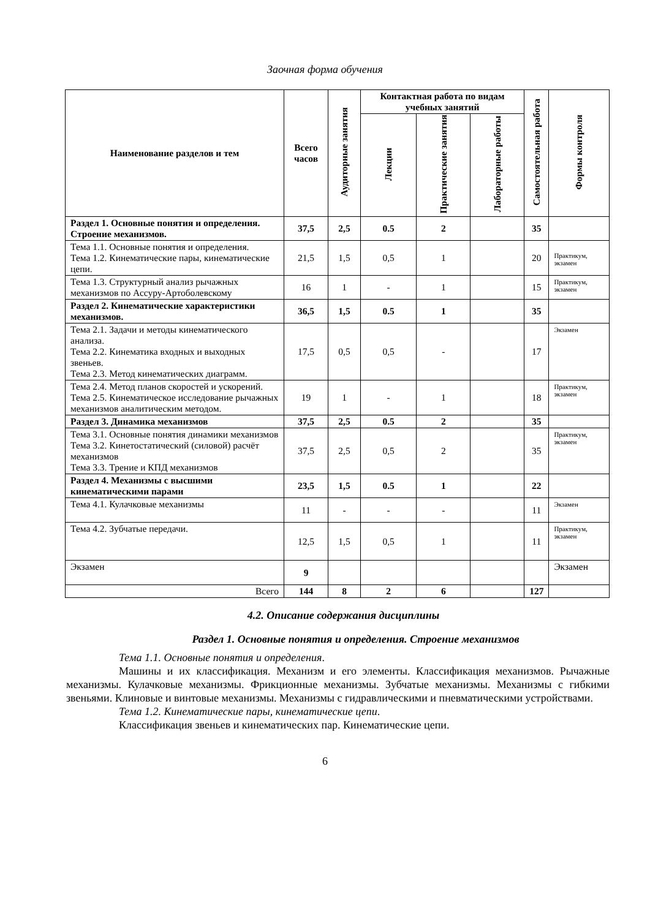Заочная форма обучения
| Наименование разделов и тем | Всего часов | Аудиторные занятия | Контактная работа по видам учебных занятий | | | Самостоятельная работа | Формы контроля |
| --- | --- | --- | --- | --- | --- | --- | --- |
| | | | Лекции | Практические занятия | Лабораторные работы | | |
| Раздел 1. Основные понятия и определения. Строение механизмов. | 37,5 | 2,5 | 0.5 | 2 | | 35 | |
| Тема 1.1. Основные понятия и определения. Тема 1.2. Кинематические пары, кинематические цепи. | 21,5 | 1,5 | 0,5 | 1 | | 20 | Практикум, экзамен |
| Тема 1.3. Структурный анализ рычажных механизмов по Ассуру-Артоболевскому | 16 | 1 | - | 1 | | 15 | Практикум, экзамен |
| Раздел 2. Кинематические характеристики механизмов. | 36,5 | 1,5 | 0.5 | 1 | | 35 | |
| Тема 2.1. Задачи и методы кинематического анализа. Тема 2.2. Кинематика входных и выходных звеньев. Тема 2.3. Метод кинематических диаграмм. | 17,5 | 0,5 | 0,5 | - | | 17 | Экзамен |
| Тема 2.4. Метод планов скоростей и ускорений. Тема 2.5. Кинематическое исследование рычажных механизмов аналитическим методом. | 19 | 1 | - | 1 | | 18 | Практикум, экзамен |
| Раздел 3. Динамика механизмов | 37,5 | 2,5 | 0.5 | 2 | | 35 | |
| Тема 3.1. Основные понятия динамики механизмов Тема 3.2. Кинетостатический (силовой) расчёт механизмов Тема 3.3. Трение и КПД механизмов | 37,5 | 2,5 | 0,5 | 2 | | 35 | Практикум, экзамен |
| Раздел 4. Механизмы с высшими кинематическими парами | 23,5 | 1,5 | 0.5 | 1 | | 22 | |
| Тема 4.1. Кулачковые механизмы | 11 | - | - | - | | 11 | Экзамен |
| Тема 4.2. Зубчатые передачи. | 12,5 | 1,5 | 0,5 | 1 | | 11 | Практикум, экзамен |
| Экзамен | 9 | | | | | | Экзамен |
| Всего | 144 | 8 | 2 | 6 | | 127 | |
4.2. Описание содержания дисциплины
Раздел 1. Основные понятия и определения. Строение механизмов
Тема 1.1. Основные понятия и определения.
Машины и их классификация. Механизм и его элементы. Классификация механизмов. Рычажные механизмы. Кулачковые механизмы. Фрикционные механизмы. Зубчатые механизмы. Механизмы с гибкими звеньями. Клиновые и винтовые механизмы. Механизмы с гидравлическими и пневматическими устройствами.
Тема 1.2. Кинематические пары, кинематические цепи.
Классификация звеньев и кинематических пар. Кинематические цепи.
6